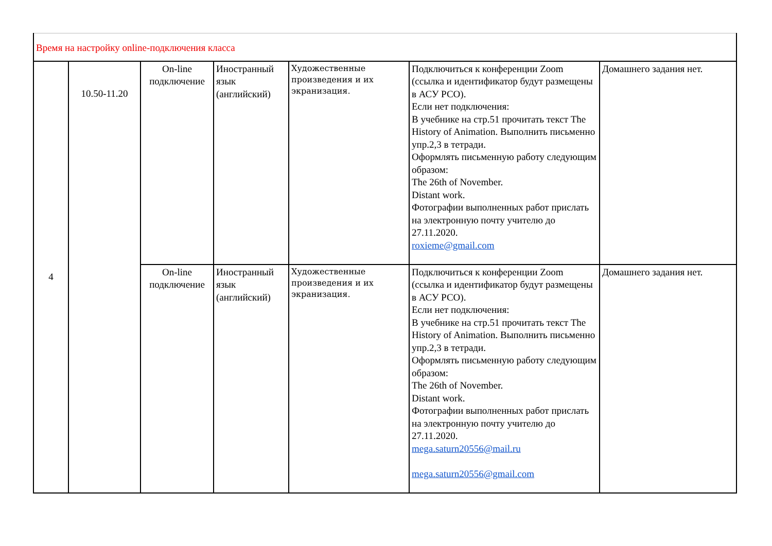| Время на настройку online-подключения класса | | | | | | |
| 4 | 10.50-11.20 | On-line подключение | Иностранный язык (английский) | Художественные произведения и их экранизация. | Подключиться к конференции Zoom (ссылка и идентификатор будут размещены в АСУ РСО). Если нет подключения: В учебнике на стр.51 прочитать текст The History of Animation. Выполнить письменно упр.2,3 в тетради. Оформлять письменную работу следующим образом: The 26th of November. Distant work. Фотографии выполненных работ прислать на электронную почту учителю до 27.11.2020. roxieme@gmail.com | Домашнего задания нет. |
| | | On-line подключение | Иностранный язык (английский) | Художественные произведения и их экранизация. | Подключиться к конференции Zoom (ссылка и идентификатор будут размещены в АСУ РСО). Если нет подключения: В учебнике на стр.51 прочитать текст The History of Animation. Выполнить письменно упр.2,3 в тетради. Оформлять письменную работу следующим образом: The 26th of November. Distant work. Фотографии выполненных работ прислать на электронную почту учителю до 27.11.2020. mega.saturn20556@mail.ru mega.saturn20556@gmail.com | Домашнего задания нет. |